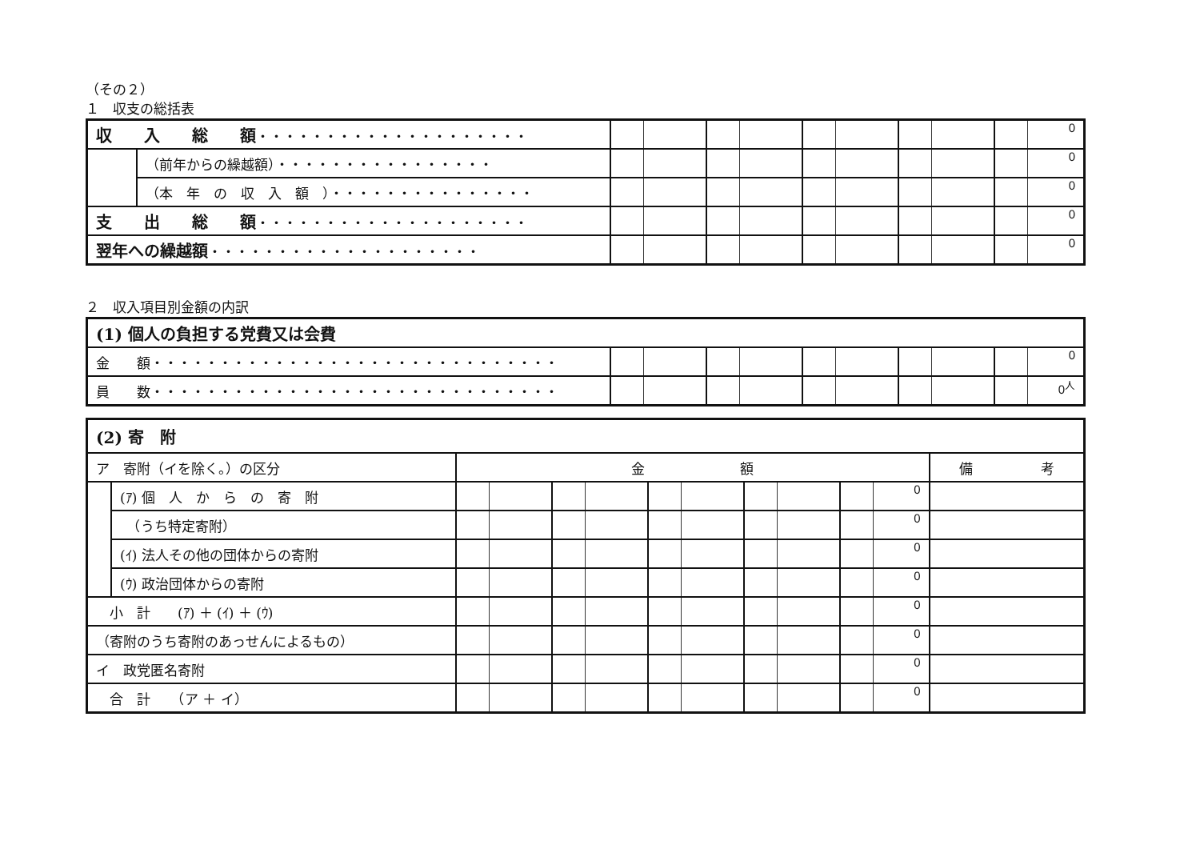（その２）
１　収支の総括表
| 収 入 総 額 ・・・・・・・・・・・・・・・・・・・・ | | 0 |
| | （前年からの繰越額）・・・・・・・・・・・・・・・・ | 0 |
| | （本 年 の 収 入 額 ）・・・・・・・・・・・・・・・ | 0 |
| 支 出 総 額 ・・・・・・・・・・・・・・・・・・・・ | | 0 |
| 翌年への繰越額 ・・・・・・・・・・・・・・・・・・・・ | | 0 |
２　収入項目別金額の内訳
| (1) 個人の負担する党費又は会費 | |
| 金 額・・・・・・・・・・・・・・・・・・・・・・・・・・・・・・ | 0 |
| 員 数・・・・・・・・・・・・・・・・・・・・・・・・・・・・・・ | 0<sup>人</sup> |
| (2) 寄 附 | | | |
| ア 寄附（イを除く。）の区分 | | 金 額 | 備 考 |
| | (ｱ) 個 人 か ら の 寄 附 | 0 | |
| | （うち特定寄附） | 0 | |
| | (ｲ) 法人その他の団体からの寄附 | 0 | |
| | (ｳ) 政治団体からの寄附 | 0 | |
| 小 計 (ｱ) ＋ (ｲ) ＋ (ｳ) | | 0 | |
| （寄附のうち寄附のあっせんによるもの） | | 0 | |
| イ 政党匿名寄附 | | 0 | |
| 合 計 （ア ＋ イ） | | 0 | |